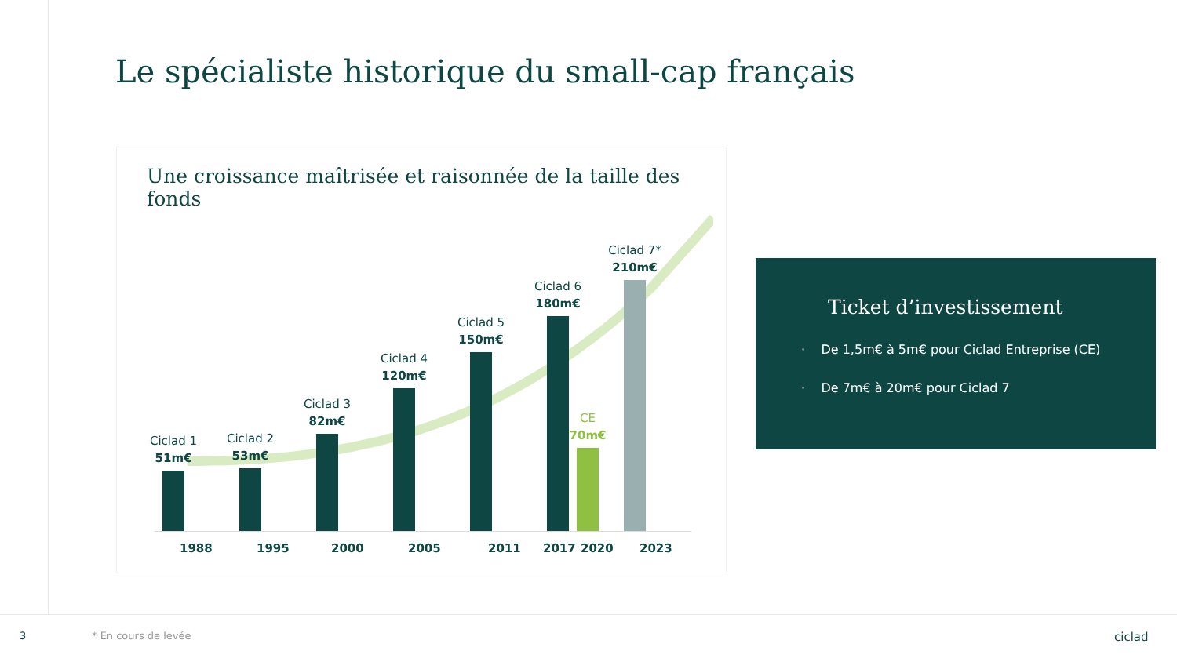Le spécialiste historique du small-cap français
Une croissance maîtrisée et raisonnée de la taille des fonds
Ciclad 1
51m€
Ciclad 2
53m€
Ciclad 3
82m€
Ciclad 4
120m€
Ciclad 5
150m€
Ciclad 6
180m€
CE
70m€
Ciclad 7*
210m€
1988 1995 2000 2005 2011 2017 2020 2023
Ticket d’investissement
· De 1,5m€ à 5m€ pour Ciclad Entreprise (CE)
· De 7m€ à 20m€ pour Ciclad 7
3 * En cours de levée ciclad